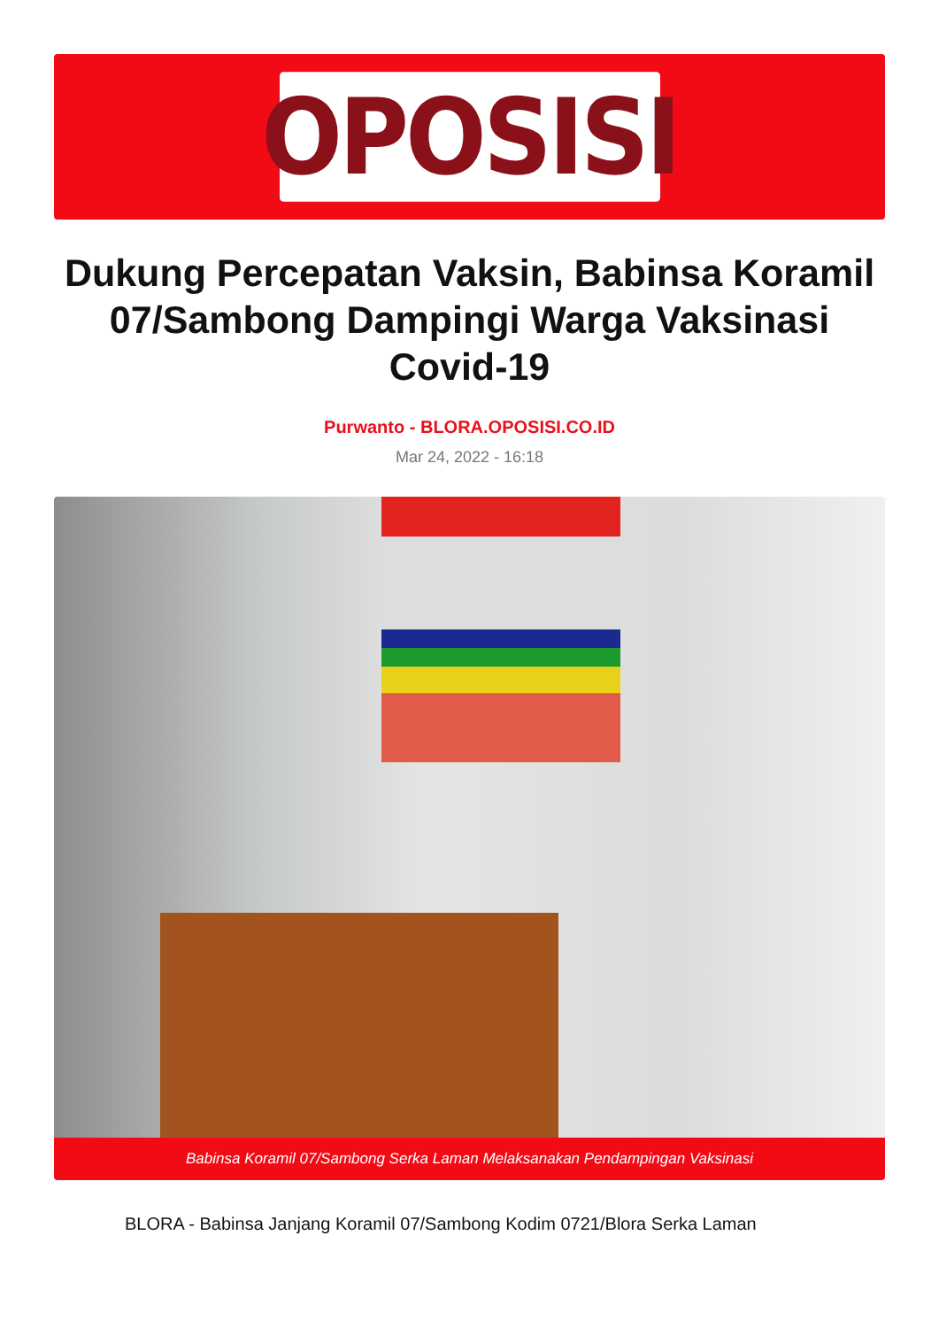OPOSISI
Dukung Percepatan Vaksin, Babinsa Koramil 07/Sambong Dampingi Warga Vaksinasi Covid-19
Purwanto - BLORA.OPOSISI.CO.ID
Mar 24, 2022 - 16:18
Babinsa Koramil 07/Sambong Serka Laman Melaksanakan Pendampingan Vaksinasi
BLORA - Babinsa Janjang Koramil 07/Sambong Kodim 0721/Blora Serka Laman